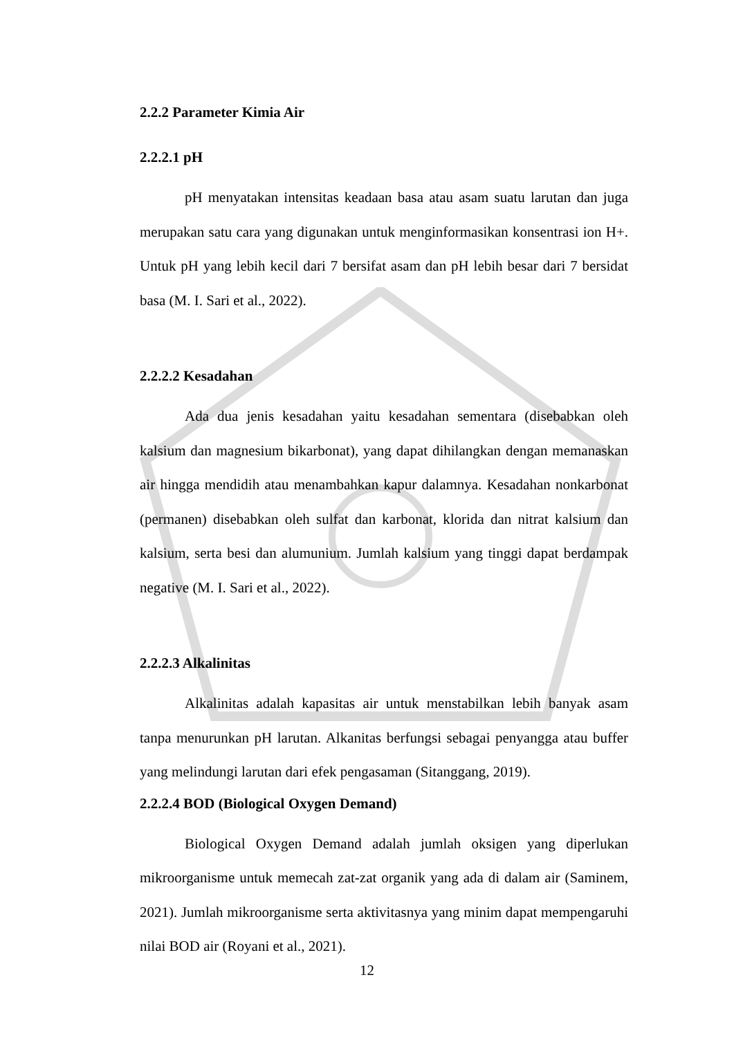2.2.2 Parameter Kimia Air
2.2.2.1 pH
pH menyatakan intensitas keadaan basa atau asam suatu larutan dan juga merupakan satu cara yang digunakan untuk menginformasikan konsentrasi ion H+. Untuk pH yang lebih kecil dari 7 bersifat asam dan pH lebih besar dari 7 bersidat basa (M. I. Sari et al., 2022).
2.2.2.2 Kesadahan
Ada dua jenis kesadahan yaitu kesadahan sementara (disebabkan oleh kalsium dan magnesium bikarbonat), yang dapat dihilangkan dengan memanaskan air hingga mendidih atau menambahkan kapur dalamnya. Kesadahan nonkarbonat (permanen) disebabkan oleh sulfat dan karbonat, klorida dan nitrat kalsium dan kalsium, serta besi dan alumunium. Jumlah kalsium yang tinggi dapat berdampak negative (M. I. Sari et al., 2022).
2.2.2.3 Alkalinitas
Alkalinitas adalah kapasitas air untuk menstabilkan lebih banyak asam tanpa menurunkan pH larutan. Alkanitas berfungsi sebagai penyangga atau buffer yang melindungi larutan dari efek pengasaman (Sitanggang, 2019).
2.2.2.4 BOD (Biological Oxygen Demand)
Biological Oxygen Demand adalah jumlah oksigen yang diperlukan mikroorganisme untuk memecah zat-zat organik yang ada di dalam air (Saminem, 2021). Jumlah mikroorganisme serta aktivitasnya yang minim dapat mempengaruhi nilai BOD air (Royani et al., 2021).
12